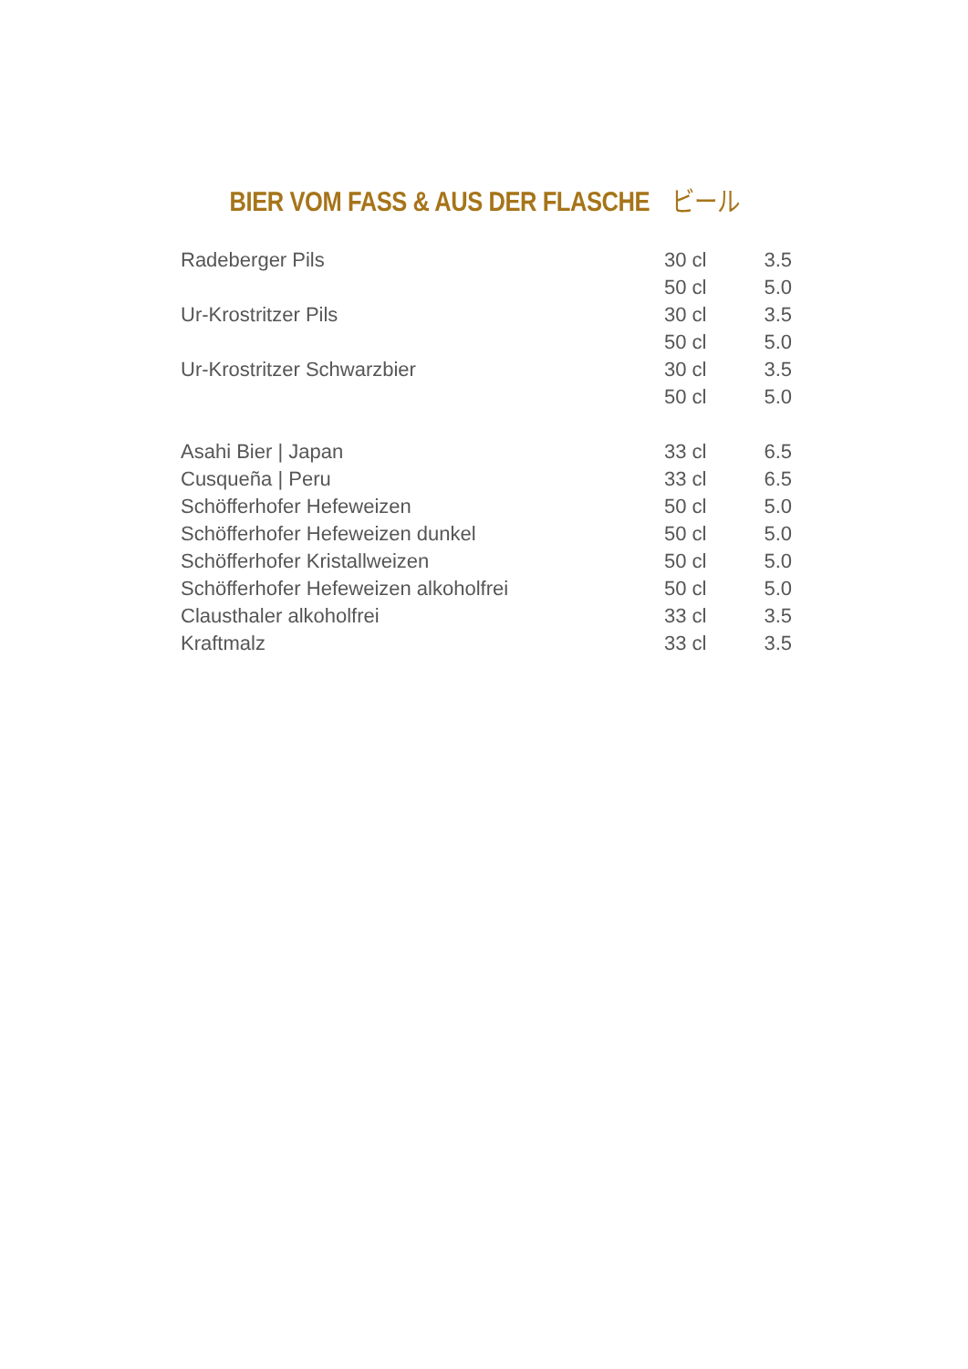BIER VOM FASS & AUS DER FLASCHE ビール
| Radeberger Pils | 30 cl | 3.5 |
| | 50 cl | 5.0 |
| Ur-Krostritzer Pils | 30 cl | 3.5 |
| | 50 cl | 5.0 |
| Ur-Krostritzer Schwarzbier | 30 cl | 3.5 |
| | 50 cl | 5.0 |
| Asahi Bier / Japan | 33 cl | 6.5 |
| Cusqueña / Peru | 33 cl | 6.5 |
| Schöfferhofer Hefeweizen | 50 cl | 5.0 |
| Schöfferhofer Hefeweizen dunkel | 50 cl | 5.0 |
| Schöfferhofer Kristallweizen | 50 cl | 5.0 |
| Schöfferhofer Hefeweizen alkoholfrei | 50 cl | 5.0 |
| Clausthaler alkoholfrei | 33 cl | 3.5 |
| Kraftmalz | 33 cl | 3.5 |